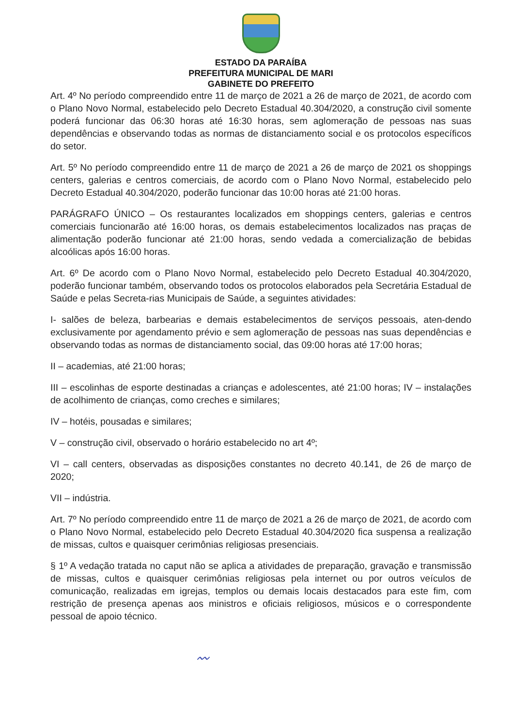ESTADO DA PARAÍBA
PREFEITURA MUNICIPAL DE MARI
GABINETE DO PREFEITO
Art. 4º No período compreendido entre 11 de março de 2021 a 26 de março de 2021, de acordo com o Plano Novo Normal, estabelecido pelo Decreto Estadual 40.304/2020, a construção civil somente poderá funcionar das 06:30 horas até 16:30 horas, sem aglomeração de pessoas nas suas dependências e observando todas as normas de distanciamento social e os protocolos específicos do setor.
Art. 5º No período compreendido entre 11 de março de 2021 a 26 de março de 2021 os shoppings centers, galerias e centros comerciais, de acordo com o Plano Novo Normal, estabelecido pelo Decreto Estadual 40.304/2020, poderão funcionar das 10:00 horas até 21:00 horas.
PARÁGRAFO ÚNICO – Os restaurantes localizados em shoppings centers, galerias e centros comerciais funcionarão até 16:00 horas, os demais estabelecimentos localizados nas praças de alimentação poderão funcionar até 21:00 horas, sendo vedada a comercialização de bebidas alcoólicas após 16:00 horas.
Art. 6º De acordo com o Plano Novo Normal, estabelecido pelo Decreto Estadual 40.304/2020, poderão funcionar também, observando todos os protocolos elaborados pela Secretária Estadual de Saúde e pelas Secreta-rias Municipais de Saúde, a seguintes atividades:
I- salões de beleza, barbearias e demais estabelecimentos de serviços pessoais, aten-dendo exclusivamente por agendamento prévio e sem aglomeração de pessoas nas suas dependências e observando todas as normas de distanciamento social, das 09:00 horas até 17:00 horas;
II – academias, até 21:00 horas;
III – escolinhas de esporte destinadas a crianças e adolescentes, até 21:00 horas; IV – instalações de acolhimento de crianças, como creches e similares;
IV – hotéis, pousadas e similares;
V – construção civil, observado o horário estabelecido no art 4º;
VI – call centers, observadas as disposições constantes no decreto 40.141, de 26 de março de 2020;
VII – indústria.
Art. 7º No período compreendido entre 11 de março de 2021 a 26 de março de 2021, de acordo com o Plano Novo Normal, estabelecido pelo Decreto Estadual 40.304/2020 fica suspensa a realização de missas, cultos e quaisquer cerimônias religiosas presenciais.
§ 1º A vedação tratada no caput não se aplica a atividades de preparação, gravação e transmissão de missas, cultos e quaisquer cerimônias religiosas pela internet ou por outros veículos de comunicação, realizadas em igrejas, templos ou demais locais destacados para este fim, com restrição de presença apenas aos ministros e oficiais religiosos, músicos e o correspondente pessoal de apoio técnico.
〰